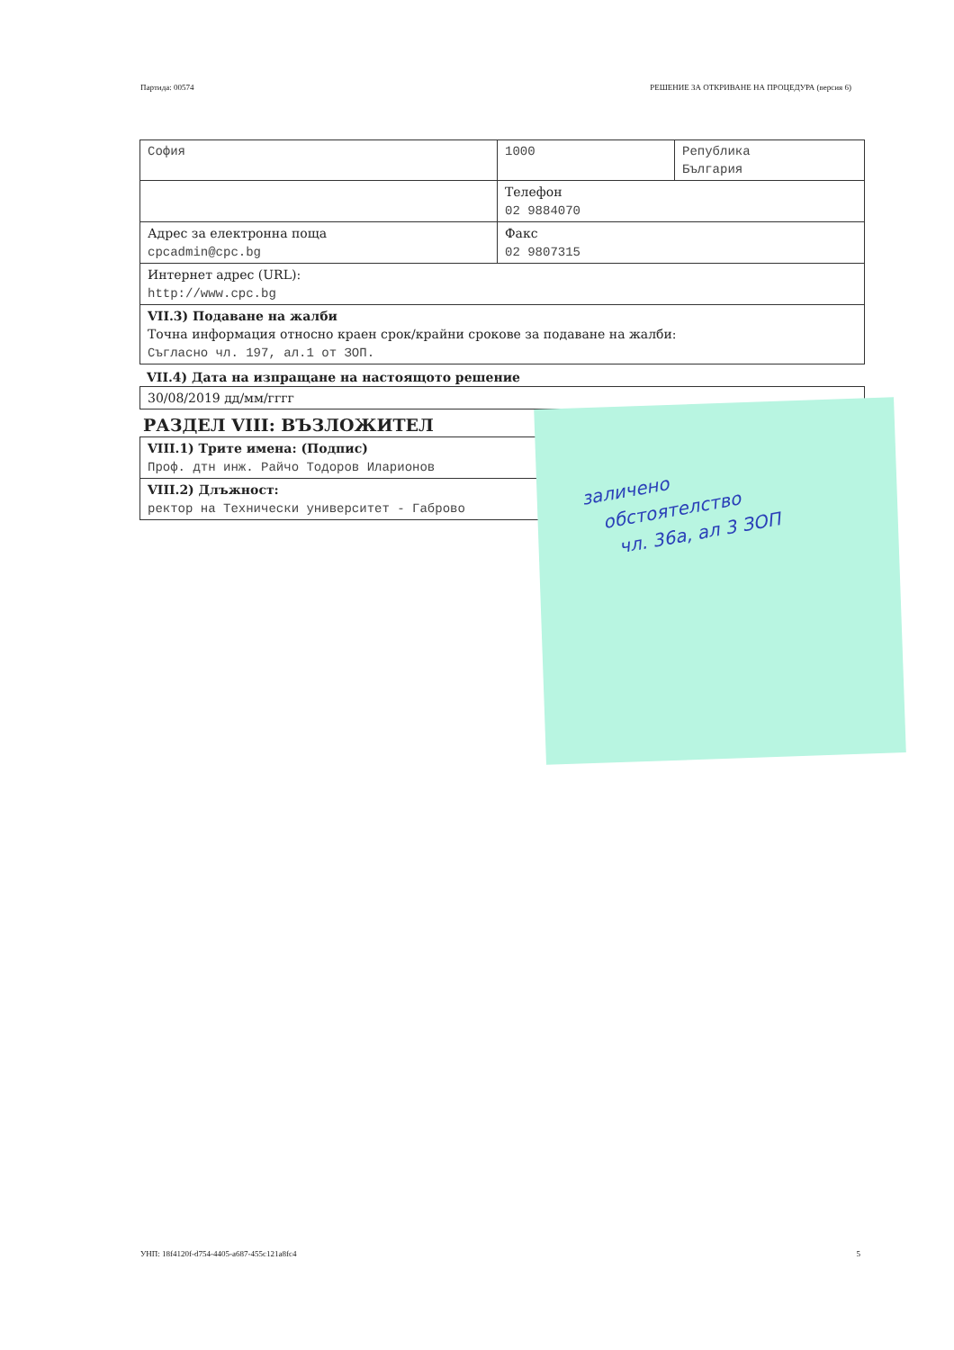Партида: 00574 РЕШЕНИЕ ЗА ОТКРИВАНЕ НА ПРОЦЕДУРА (версия 6)
| София | 1000 | Република България |
| | Телефон 02 9884070 | |
| Адрес за електронна поща cpcadmin@cpc.bg | Факс 02 9807315 | |
| Интернет адрес (URL): http://www.cpc.bg | | |
| VII.3) Подаване на жалби Точна информация относно краен срок/крайни срокове за подаване на жалби: Съгласно чл. 197, ал.1 от ЗОП. | | |
VII.4) Дата на изпращане на настоящото решение
| 30/08/2019 дд/мм/гггг |
РАЗДЕЛ VIII: ВЪЗЛОЖИТЕЛ
| VIII.1) Трите имена: (Подпис) Проф. дтн инж. Райчо Тодоров Иларионов |
| VIII.2) Длъжност: ректор на Технически университет - Габрово |
заличено
обстоятелство
чл. 36а, ал 3 ЗОП
УНП: 18f4120f-d754-4405-a687-455c121a8fc4 5